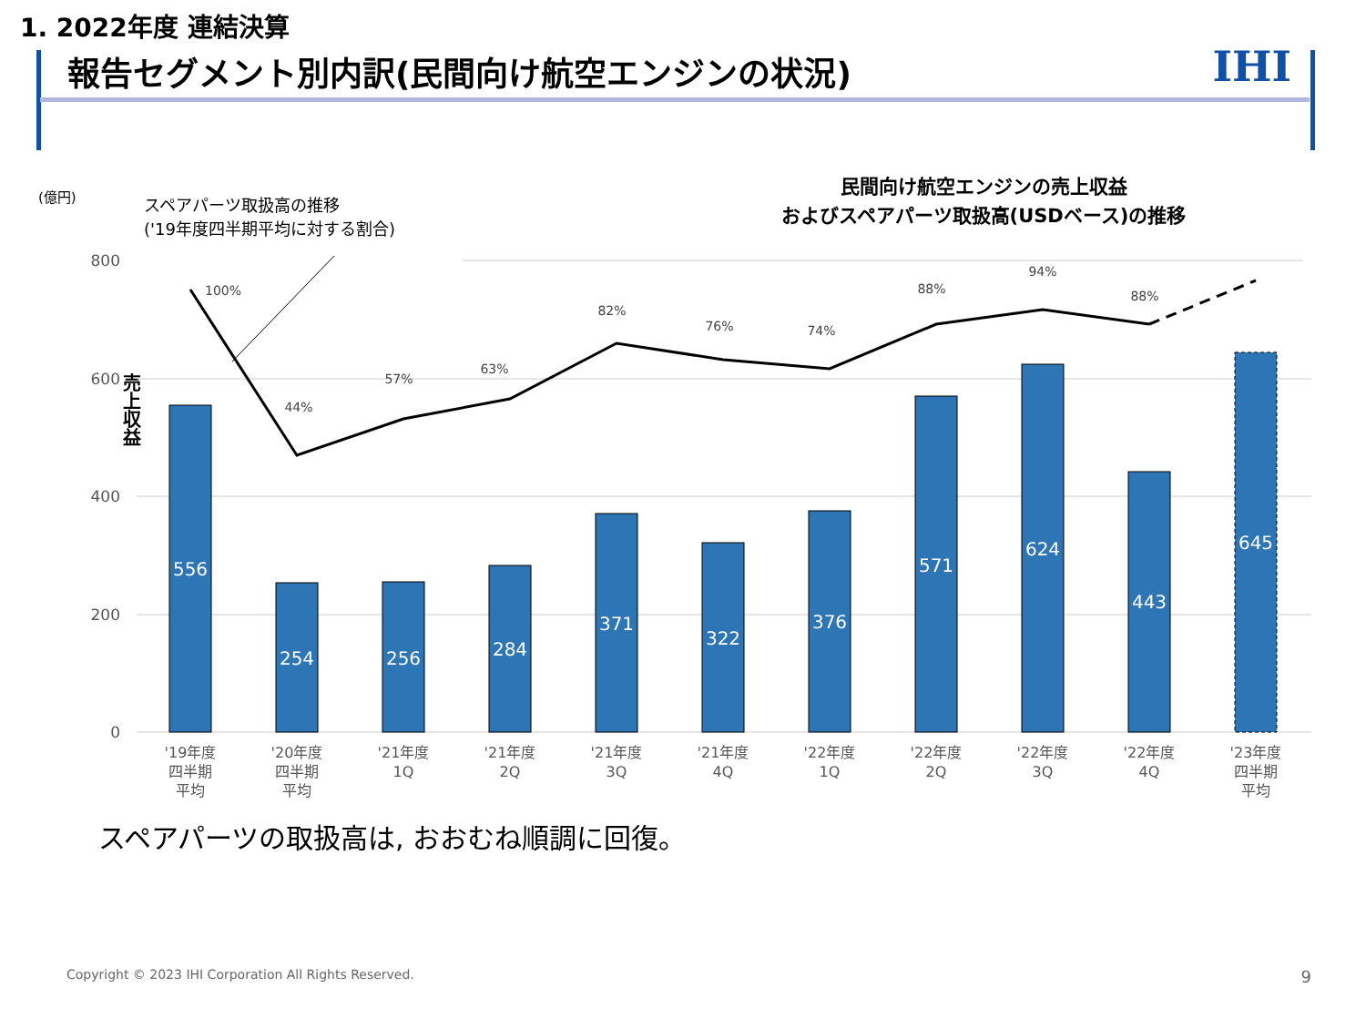1. 2022年度 連結決算
報告セグメント別内訳(民間向け航空エンジンの状況)
IHI
(億円)
スペアパーツ取扱高の推移
('19年度四半期平均に対する割合)
民間向け航空エンジンの売上収益
およびスペアパーツ取扱高(USDベース)の推移
売上収益
800
600
400
200
0
556
254
256
284
371
322
376
571
624
443
645
100%
44%
57%
63%
82%
76%
74%
88%
94%
88%
'19年度
四半期
平均
'20年度
四半期
平均
'21年度
1Q
'21年度
2Q
'21年度
3Q
'21年度
4Q
'22年度
1Q
'22年度
2Q
'22年度
3Q
'22年度
4Q
'23年度
四半期
平均
スペアパーツの取扱高は, おおむね順調に回復。
Copyright © 2023 IHI Corporation All Rights Reserved.
9